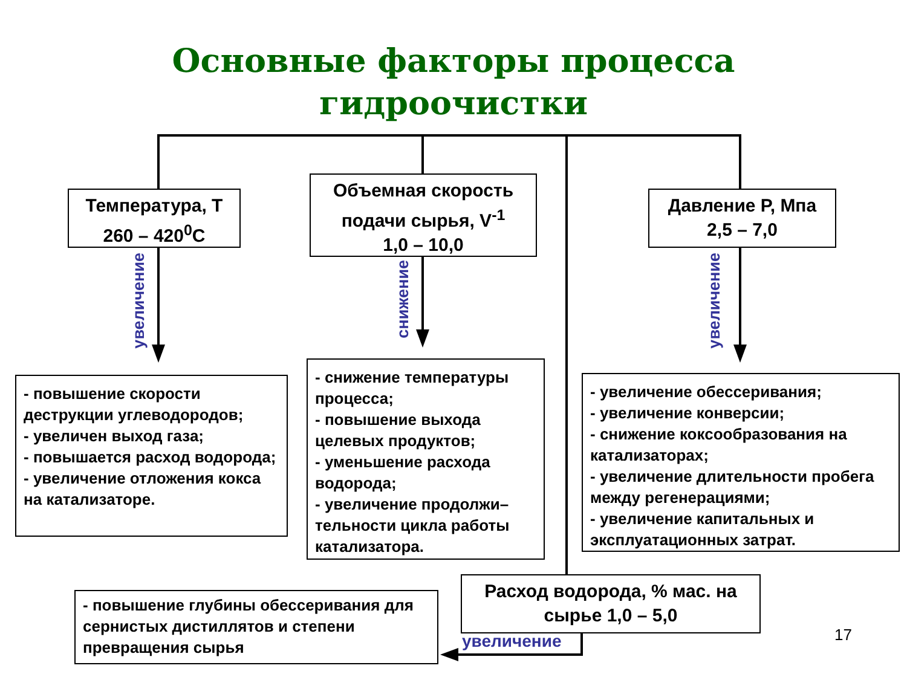Основные факторы процесса
гидроочистки
Температура, T
260 – 420<sup>0</sup>С
Объемная скорость
подачи сырья, V<sup>-1</sup>
1,0 – 10,0
Давление Р, Мпа
2,5 – 7,0
увеличение
снижение
увеличение
- повышение скорости деструкции углеводородов;
- увеличен выход газа;
- повышается расход водорода;
- увеличение отложения кокса на катализаторе.
- снижение температуры процесса;
- повышение выхода целевых продуктов;
- уменьшение расхода водорода;
- увеличение продолжи–
тельности цикла работы катализатора.
- увеличение обессеривания;
- увеличение конверсии;
- снижение коксообразования на катализаторах;
- увеличение длительности пробега между регенерациями;
- увеличение капитальных и эксплуатационных затрат.
Расход водорода, % мас. на
сырье 1,0 – 5,0
увеличение
- повышение глубины обессеривания для сернистых дистиллятов и степени превращения сырья
17